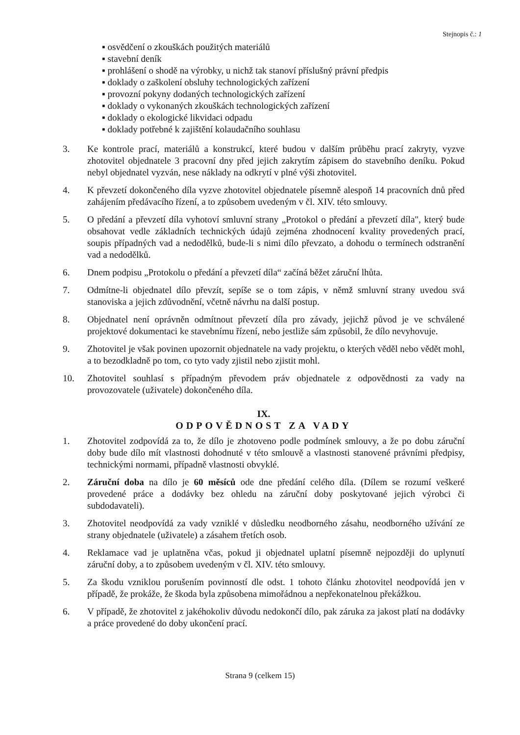Stejnopis č.: 1
▪ osvědčení o zkouškách použitých materiálů
▪ stavební deník
▪ prohlášení o shodě na výrobky, u nichž tak stanoví příslušný právní předpis
▪ doklady o zaškolení obsluhy technologických zařízení
▪ provozní pokyny dodaných technologických zařízení
▪ doklady o vykonaných zkouškách technologických zařízení
▪ doklady o ekologické likvidaci odpadu
▪ doklady potřebné k zajištění kolaudačního souhlasu
3. Ke kontrole prací, materiálů a konstrukcí, které budou v dalším průběhu prací zakryty, vyzve zhotovitel objednatele 3 pracovní dny před jejich zakrytím zápisem do stavebního deníku. Pokud nebyl objednatel vyzván, nese náklady na odkrytí v plné výši zhotovitel.
4. K převzetí dokončeného díla vyzve zhotovitel objednatele písemně alespoň 14 pracovních dnů před zahájením předávacího řízení, a to způsobem uvedeným v čl. XIV. této smlouvy.
5. O předání a převzetí díla vyhotoví smluvní strany „Protokol o předání a převzetí díla", který bude obsahovat vedle základních technických údajů zejména zhodnocení kvality provedených prací, soupis případných vad a nedodělků, bude-li s nimi dílo převzato, a dohodu o termínech odstranění vad a nedodělků.
6. Dnem podpisu „Protokolu o předání a převzetí díla“ začíná běžet záruční lhůta.
7. Odmítne-li objednatel dílo převzít, sepíše se o tom zápis, v němž smluvní strany uvedou svá stanoviska a jejich zdůvodnění, včetně návrhu na další postup.
8. Objednatel není oprávněn odmítnout převzetí díla pro závady, jejichž původ je ve schválené projektové dokumentaci ke stavebnímu řízení, nebo jestliže sám způsobil, že dílo nevyhovuje.
9. Zhotovitel je však povinen upozornit objednatele na vady projektu, o kterých věděl nebo vědět mohl, a to bezodkladně po tom, co tyto vady zjistil nebo zjistit mohl.
10. Zhotovitel souhlasí s případným převodem práv objednatele z odpovědnosti za vady na provozovatele (uživatele) dokončeného díla.
IX.
ODPOVĚDNOST ZA VADY
1. Zhotovitel zodpovídá za to, že dílo je zhotoveno podle podmínek smlouvy, a že po dobu záruční doby bude dílo mít vlastnosti dohodnuté v této smlouvě a vlastnosti stanovené právními předpisy, technickými normami, případně vlastnosti obvyklé.
2. Záruční doba na dílo je 60 měsíců ode dne předání celého díla. (Dílem se rozumí veškeré provedené práce a dodávky bez ohledu na záruční doby poskytované jejich výrobci či subdodavateli).
3. Zhotovitel neodpovídá za vady vzniklé v důsledku neodborného zásahu, neodborného užívání ze strany objednatele (uživatele) a zásahem třetích osob.
4. Reklamace vad je uplatněna včas, pokud ji objednatel uplatní písemně nejpozději do uplynutí záruční doby, a to způsobem uvedeným v čl. XIV. této smlouvy.
5. Za škodu vzniklou porušením povinností dle odst. 1 tohoto článku zhotovitel neodpovídá jen v případě, že prokáže, že škoda byla způsobena mimořádnou a nepřekonatelnou překážkou.
6. V případě, že zhotovitel z jakéhokoliv důvodu nedokončí dílo, pak záruka za jakost platí na dodávky a práce provedené do doby ukončení prací.
Strana 9 (celkem 15)